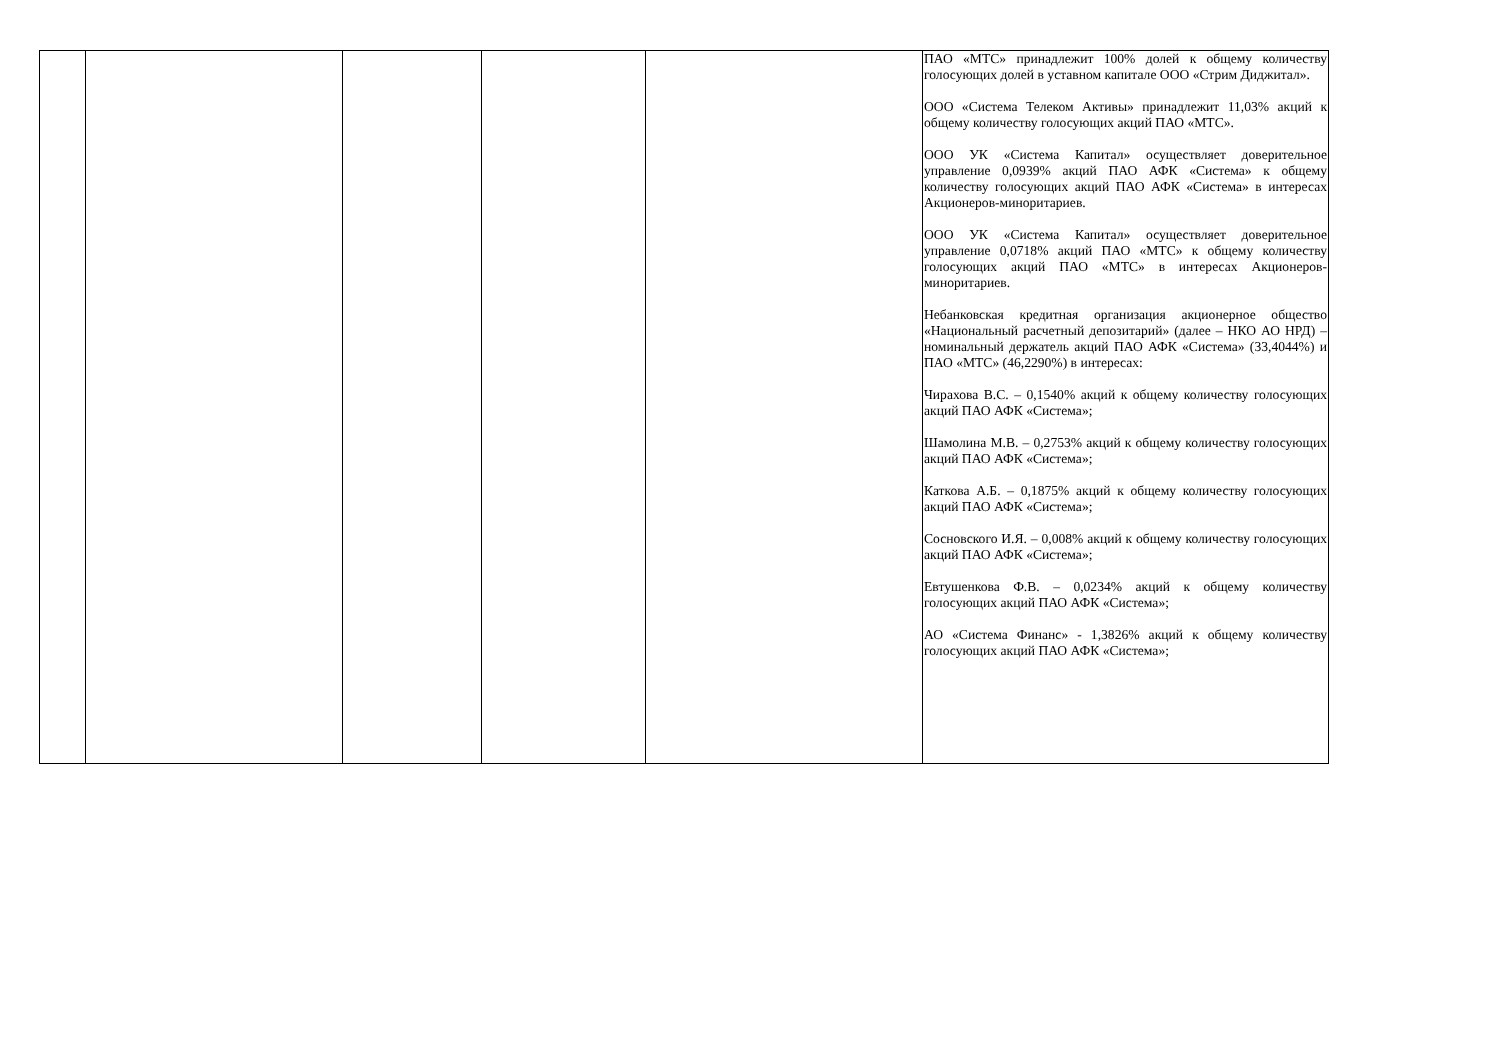| | | | | | ПАО «МТС» принадлежит 100% долей к общему количеству голосующих долей в уставном капитале ООО «Стрим Диджитал». ООО «Система Телеком Активы» принадлежит 11,03% акций к общему количеству голосующих акций ПАО «МТС». ООО УК «Система Капитал» осуществляет доверительное управление 0,0939% акций ПАО АФК «Система» к общему количеству голосующих акций ПАО АФК «Система» в интересах Акционеров-миноритариев. ООО УК «Система Капитал» осуществляет доверительное управление 0,0718% акций ПАО «МТС» к общему количеству голосующих акций ПАО «МТС» в интересах Акционеров-миноритариев. Небанковская кредитная организация акционерное общество «Национальный расчетный депозитарий» (далее – НКО АО НРД) – номинальный держатель акций ПАО АФК «Система» (33,4044%) и ПАО «МТС» (46,2290%) в интересах: Чирахова В.С. – 0,1540% акций к общему количеству голосующих акций ПАО АФК «Система»; Шамолина М.В. – 0,2753% акций к общему количеству голосующих акций ПАО АФК «Система»; Каткова А.Б. – 0,1875% акций к общему количеству голосующих акций ПАО АФК «Система»; Сосновского И.Я. – 0,008% акций к общему количеству голосующих акций ПАО АФК «Система»; Евтушенкова Ф.В. – 0,0234% акций к общему количеству голосующих акций ПАО АФК «Система»; АО «Система Финанс» - 1,3826% акций к общему количеству голосующих акций ПАО АФК «Система»; |